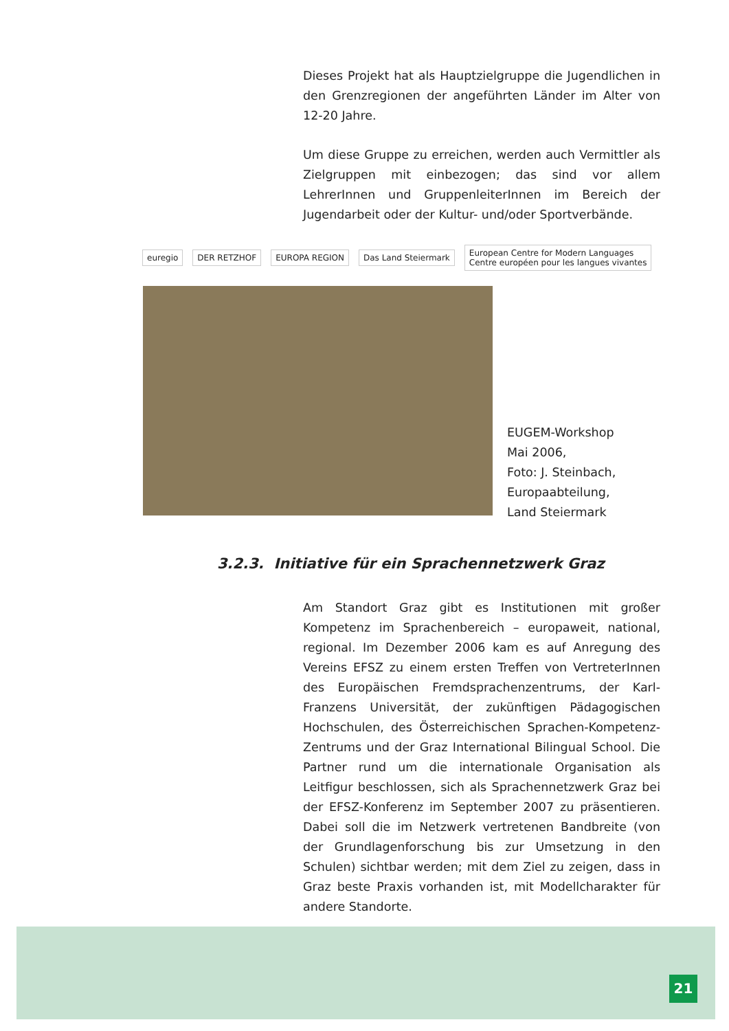Dieses Projekt hat als Hauptzielgruppe die Jugendlichen in den Grenzregionen der angeführten Länder im Alter von 12-20 Jahre.
Um diese Gruppe zu erreichen, werden auch Vermittler als Zielgruppen mit einbezogen; das sind vor allem LehrerInnen und GruppenleiterInnen im Bereich der Jugendarbeit oder der Kultur- und/oder Sportverbände.
euregio DER RETZHOF EUROPA REGION Das Land Steiermark
European Centre for Modern Languages
Centre européen pour les langues vivantes
EUGEM-Workshop
Mai 2006,
Foto: J. Steinbach,
Europaabteilung,
Land Steiermark
3.2.3. Initiative für ein Sprachennetzwerk Graz
Am Standort Graz gibt es Institutionen mit großer Kompetenz im Sprachenbereich – europaweit, national, regional. Im Dezember 2006 kam es auf Anregung des Vereins EFSZ zu einem ersten Treffen von VertreterInnen des Europäischen Fremdsprachenzentrums, der Karl-Franzens Universität, der zukünftigen Pädagogischen Hochschulen, des Österreichischen Sprachen-Kompetenz-Zentrums und der Graz International Bilingual School. Die Partner rund um die internationale Organisation als Leitfigur beschlossen, sich als Sprachennetzwerk Graz bei der EFSZ-Konferenz im September 2007 zu präsentieren. Dabei soll die im Netzwerk vertretenen Bandbreite (von der Grundlagenforschung bis zur Umsetzung in den Schulen) sichtbar werden; mit dem Ziel zu zeigen, dass in Graz beste Praxis vorhanden ist, mit Modellcharakter für andere Standorte.
21